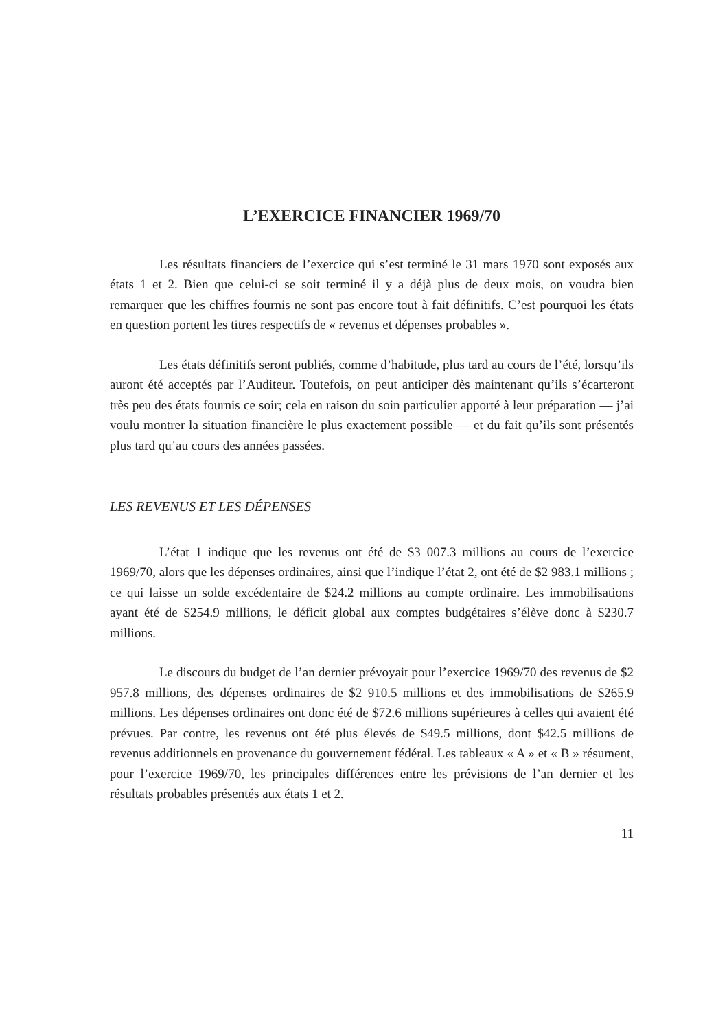L’EXERCICE FINANCIER 1969/70
Les résultats financiers de l’exercice qui s’est terminé le 31 mars 1970 sont exposés aux états 1 et 2. Bien que celui-ci se soit terminé il y a déjà plus de deux mois, on voudra bien remarquer que les chiffres fournis ne sont pas encore tout à fait définitifs. C’est pourquoi les états en question portent les titres respectifs de « revenus et dépenses probables ».
Les états définitifs seront publiés, comme d’habitude, plus tard au cours de l’été, lorsqu’ils auront été acceptés par l’Auditeur. Toutefois, on peut anticiper dès maintenant qu’ils s’écarteront très peu des états fournis ce soir; cela en raison du soin particulier apporté à leur préparation — j’ai voulu montrer la situation financière le plus exactement possible — et du fait qu’ils sont présentés plus tard qu’au cours des années passées.
LES REVENUS ET LES DÉPENSES
L’état 1 indique que les revenus ont été de $3 007.3 millions au cours de l’exercice 1969/70, alors que les dépenses ordinaires, ainsi que l’indique l’état 2, ont été de $2 983.1 millions ; ce qui laisse un solde excédentaire de $24.2 millions au compte ordinaire. Les immobilisations ayant été de $254.9 millions, le déficit global aux comptes budgétaires s’élève donc à $230.7 millions.
Le discours du budget de l’an dernier prévoyait pour l’exercice 1969/70 des revenus de $2 957.8 millions, des dépenses ordinaires de $2 910.5 millions et des immobilisations de $265.9 millions. Les dépenses ordinaires ont donc été de $72.6 millions supérieures à celles qui avaient été prévues. Par contre, les revenus ont été plus élevés de $49.5 millions, dont $42.5 millions de revenus additionnels en provenance du gouvernement fédéral. Les tableaux « A » et « B » résument, pour l’exercice 1969/70, les principales différences entre les prévisions de l’an dernier et les résultats probables présentés aux états 1 et 2.
11